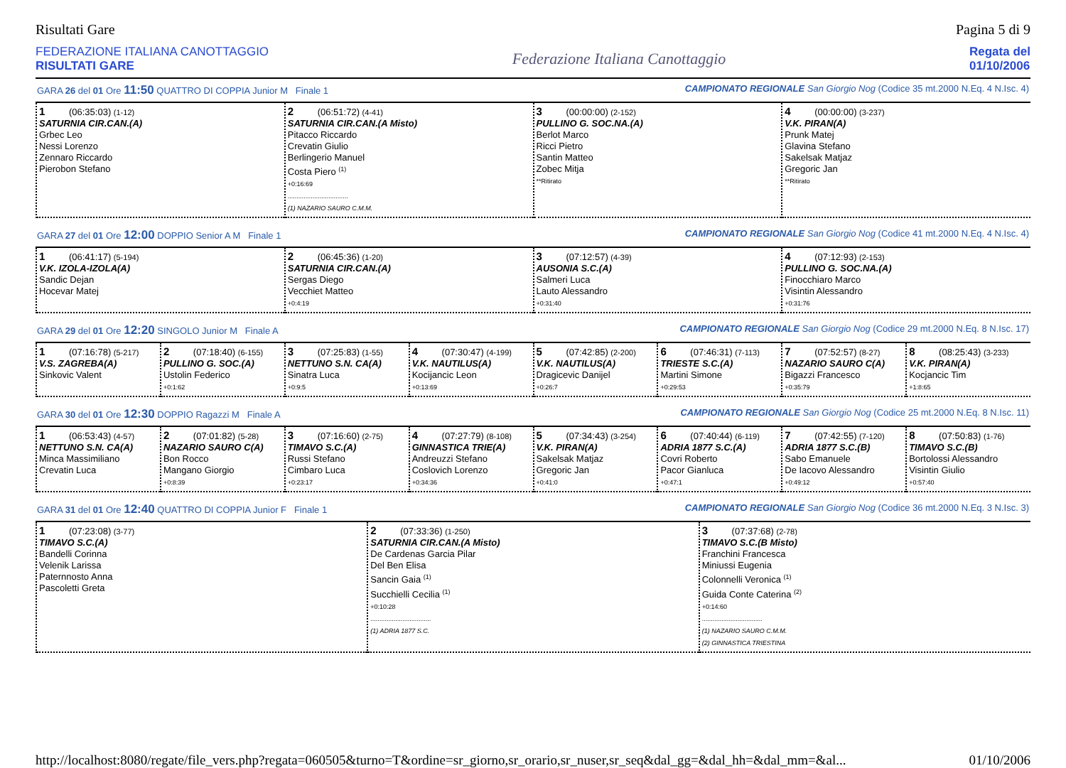Risultati Gare Pagina 5 di 9
FEDERAZIONE ITALIANA CANOTTAGGIO
RISULTATI GARE
Federazione Italiana Canottaggio
Regata del
01/10/2006
GARA 26 del 01 Ore 11:50 QUATTRO DI COPPIA Junior M Finale 1 CAMPIONATO REGIONALE San Giorgio Nog (Codice 35 mt.2000 N.Eq. 4 N.Isc. 4)
| 1 (06:35:03) (1-12) SATURNIA CIR.CAN.(A) Grbec Leo Nessi Lorenzo Zennaro Riccardo Pierobon Stefano | 2 (06:51:72) (4-41) SATURNIA CIR.CAN.(A Misto) Pitacco Riccardo Crevatin Giulio Berlingerio Manuel Costa Piero <sup>(1)</sup> +0:16:69 .................................. (1) NAZARIO SAURO C.M.M. | 3 (00:00:00) (2-152) PULLINO G. SOC.NA.(A) Berlot Marco Ricci Pietro Santin Matteo Zobec Mitja **Ritirato | 4 (00:00:00) (3-237) V.K. PIRAN(A) Prunk Matej Glavina Stefano Sakelsak Matjaz Gregoric Jan **Ritirato |
GARA 27 del 01 Ore 12:00 DOPPIO Senior A M Finale 1 CAMPIONATO REGIONALE San Giorgio Nog (Codice 41 mt.2000 N.Eq. 4 N.Isc. 4)
| 1 (06:41:17) (5-194) V.K. IZOLA-IZOLA(A) Sandic Dejan Hocevar Matej | 2 (06:45:36) (1-20) SATURNIA CIR.CAN.(A) Sergas Diego Vecchiet Matteo +0:4:19 | 3 (07:12:57) (4-39) AUSONIA S.C.(A) Salmeri Luca Lauto Alessandro +0:31:40 | 4 (07:12:93) (2-153) PULLINO G. SOC.NA.(A) Finocchiaro Marco Visintin Alessandro +0:31:76 |
GARA 29 del 01 Ore 12:20 SINGOLO Junior M Finale A CAMPIONATO REGIONALE San Giorgio Nog (Codice 29 mt.2000 N.Eq. 8 N.Isc. 17)
| 1 (07:16:78) (5-217) V.S. ZAGREBA(A) Sinkovic Valent | 2 (07:18:40) (6-155) PULLINO G. SOC.(A) Ustolin Federico +0:1:62 | 3 (07:25:83) (1-55) NETTUNO S.N. CA(A) Sinatra Luca +0:9:5 | 4 (07:30:47) (4-199) V.K. NAUTILUS(A) Kocijancic Leon +0:13:69 | 5 (07:42:85) (2-200) V.K. NAUTILUS(A) Dragicevic Danijel +0:26:7 | 6 (07:46:31) (7-113) TRIESTE S.C.(A) Martini Simone +0:29:53 | 7 (07:52:57) (8-27) NAZARIO SAURO C(A) Bigazzi Francesco +0:35:79 | 8 (08:25:43) (3-233) V.K. PIRAN(A) Kocjancic Tim +1:8:65 |
GARA 30 del 01 Ore 12:30 DOPPIO Ragazzi M Finale A CAMPIONATO REGIONALE San Giorgio Nog (Codice 25 mt.2000 N.Eq. 8 N.Isc. 11)
| 1 (06:53:43) (4-57) NETTUNO S.N. CA(A) Minca Massimiliano Crevatin Luca | 2 (07:01:82) (5-28) NAZARIO SAURO C(A) Bon Rocco Mangano Giorgio +0:8:39 | 3 (07:16:60) (2-75) TIMAVO S.C.(A) Russi Stefano Cimbaro Luca +0:23:17 | 4 (07:27:79) (8-108) GINNASTICA TRIE(A) Andreuzzi Stefano Coslovich Lorenzo +0:34:36 | 5 (07:34:43) (3-254) V.K. PIRAN(A) Sakelsak Matjaz Gregoric Jan +0:41:0 | 6 (07:40:44) (6-119) ADRIA 1877 S.C.(A) Covri Roberto Pacor Gianluca +0:47:1 | 7 (07:42:55) (7-120) ADRIA 1877 S.C.(B) Sabo Emanuele De Iacovo Alessandro +0:49:12 | 8 (07:50:83) (1-76) TIMAVO S.C.(B) Bortolossi Alessandro Visintin Giulio +0:57:40 |
GARA 31 del 01 Ore 12:40 QUATTRO DI COPPIA Junior F Finale 1 CAMPIONATO REGIONALE San Giorgio Nog (Codice 36 mt.2000 N.Eq. 3 N.Isc. 3)
| 1 (07:23:08) (3-77) TIMAVO S.C.(A) Bandelli Corinna Velenik Larissa Paternnosto Anna Pascoletti Greta | 2 (07:33:36) (1-250) SATURNIA CIR.CAN.(A Misto) De Cardenas Garcia Pilar Del Ben Elisa Sancin Gaia <sup>(1)</sup> Succhielli Cecilia <sup>(1)</sup> +0:10:28 .................................. (1) ADRIA 1877 S.C. | 3 (07:37:68) (2-78) TIMAVO S.C.(B Misto) Franchini Francesca Miniussi Eugenia Colonnelli Veronica <sup>(1)</sup> Guida Conte Caterina <sup>(2)</sup> +0:14:60 .................................. (1) NAZARIO SAURO C.M.M. (2) GINNASTICA TRIESTINA |
http://localhost:8080/regate/file_vers.php?regata=060505&turno=T&ordine=sr_giorno,sr_orario,sr_nuser,sr_seq&dal_gg=&dal_hh=&dal_mm=&al... 01/10/2006